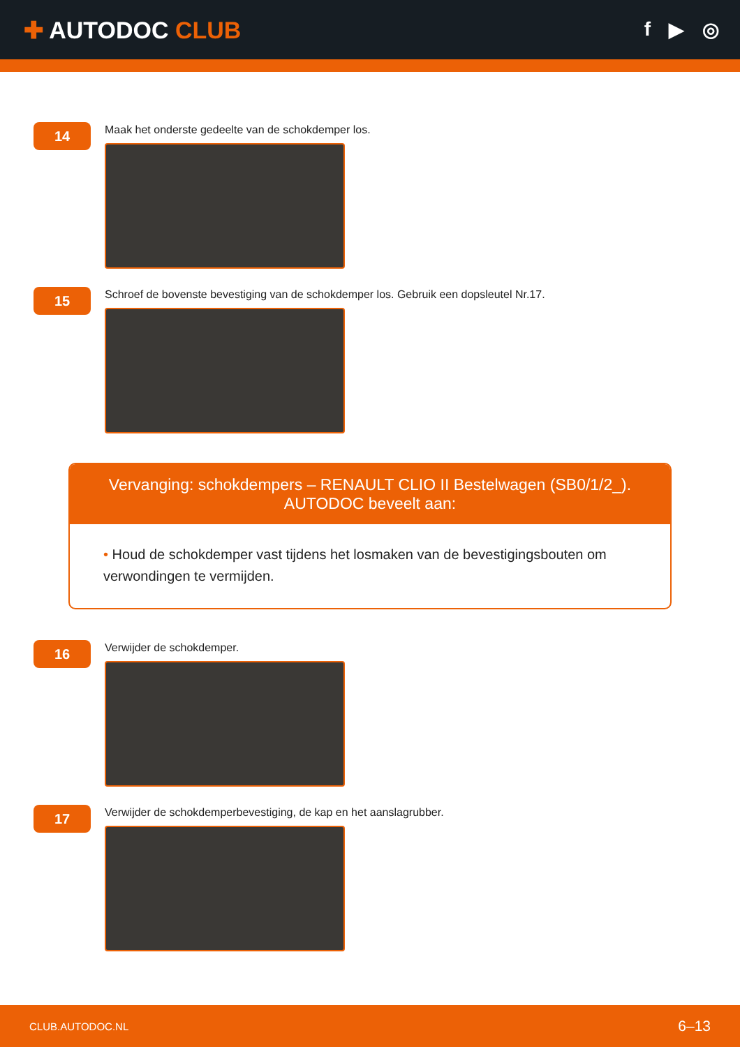✚ AUTODOC CLUB
f ▶ ◎
14
Maak het onderste gedeelte van de schokdemper los.
15
Schroef de bovenste bevestiging van de schokdemper los. Gebruik een dopsleutel Nr.17.
Vervanging: schokdempers – RENAULT CLIO II Bestelwagen (SB0/1/2_).
AUTODOC beveelt aan:
• Houd de schokdemper vast tijdens het losmaken van de bevestigingsbouten om verwondingen te vermijden.
16
Verwijder de schokdemper.
17
Verwijder de schokdemperbevestiging, de kap en het aanslagrubber.
CLUB.AUTODOC.NL 6–13